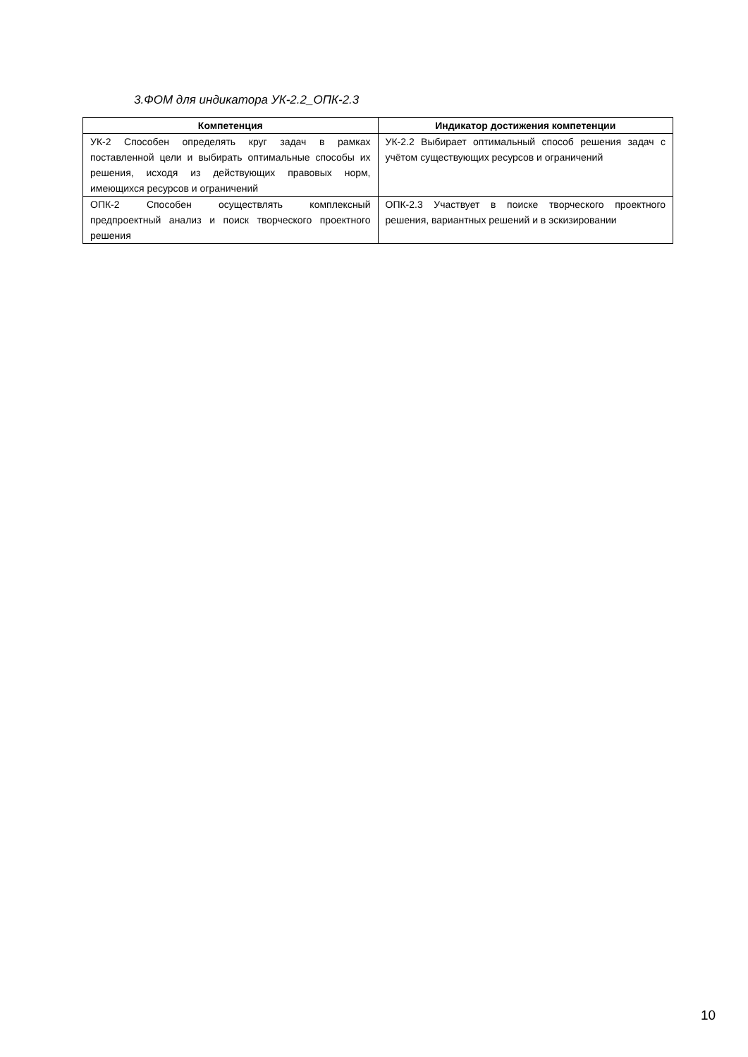3.ФОМ для индикатора УК-2.2_ОПК-2.3
| Компетенция | Индикатор достижения компетенции |
| --- | --- |
| УК-2 Способен определять круг задач в рамках поставленной цели и выбирать оптимальные способы их решения, исходя из действующих правовых норм, имеющихся ресурсов и ограничений | УК-2.2 Выбирает оптимальный способ решения задач с учётом существующих ресурсов и ограничений |
| ОПК-2 Способен осуществлять комплексный предпроектный анализ и поиск творческого проектного решения | ОПК-2.3 Участвует в поиске творческого проектного решения, вариантных решений и в эскизировании |
10